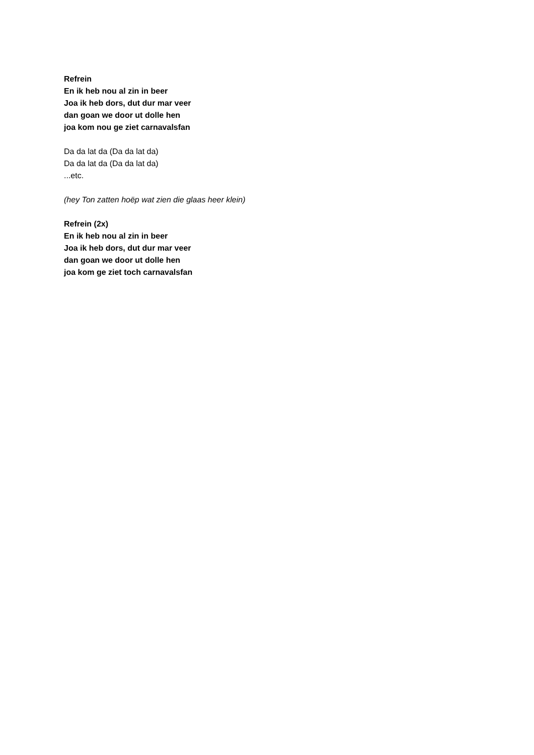Refrein
En ik heb nou al zin in beer
Joa ik heb dors, dut dur mar veer
dan goan we door ut dolle hen
joa kom nou ge ziet carnavalsfan
Da da lat da (Da da lat da)
Da da lat da (Da da lat da)
...etc.
(hey Ton zatten hoëp wat zien die glaas heer klein)
Refrein (2x)
En ik heb nou al zin in beer
Joa ik heb dors, dut dur mar veer
dan goan we door ut dolle hen
joa kom ge ziet toch carnavalsfan